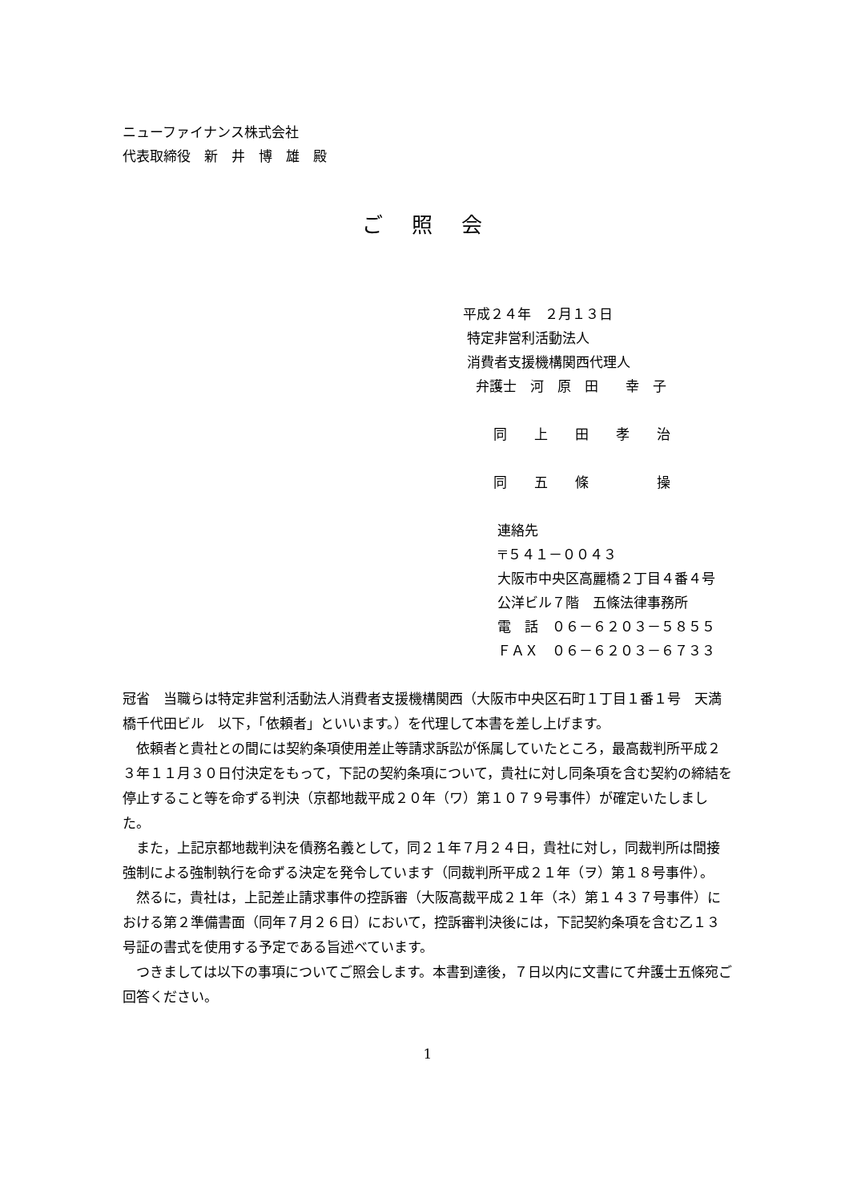ニューファイナンス株式会社
代表取締役　新　井　博　雄　殿
ご 照 会
平成２４年　２月１３日
特定非営利活動法人
消費者支援機構関西代理人
弁護士　河　原　田　　幸　子
同　　上　　田　　孝　　治
同　　五　　條　　　　　操
連絡先
〒５４１－００４３
大阪市中央区高麗橋２丁目４番４号
公洋ビル７階　五條法律事務所
電　話　０６－６２０３－５８５５
ＦＡＸ　０６－６２０３－６７３３
冠省　当職らは特定非営利活動法人消費者支援機構関西（大阪市中央区石町１丁目１番１号　天満橋千代田ビル　以下，「依頼者」といいます。）を代理して本書を差し上げます。
依頼者と貴社との間には契約条項使用差止等請求訴訟が係属していたところ，最高裁判所平成２３年１１月３０日付決定をもって，下記の契約条項について，貴社に対し同条項を含む契約の締結を停止すること等を命ずる判決（京都地裁平成２０年（ワ）第１０７９号事件）が確定いたしました。
また，上記京都地裁判決を債務名義として，同２１年７月２４日，貴社に対し，同裁判所は間接強制による強制執行を命ずる決定を発令しています（同裁判所平成２１年（ヲ）第１８号事件）。
然るに，貴社は，上記差止請求事件の控訴審（大阪高裁平成２１年（ネ）第１４３７号事件）における第２準備書面（同年７月２６日）において，控訴審判決後には，下記契約条項を含む乙１３号証の書式を使用する予定である旨述べています。
つきましては以下の事項についてご照会します。本書到達後，７日以内に文書にて弁護士五條宛ご回答ください。
1